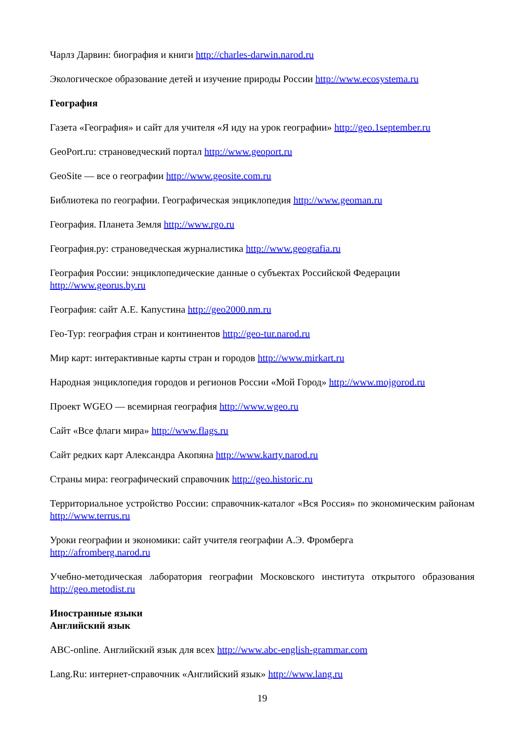Чарлз Дарвин: биография и книги http://charles-darwin.narod.ru
Экологическое образование детей и изучение природы России http://www.ecosystema.ru
География
Газета «География» и сайт для учителя «Я иду на урок географии» http://geo.1september.ru
GeoPort.ru: страноведческий портал http://www.geoport.ru
GeoSite — все о географии http://www.geosite.com.ru
Библиотека по географии. Географическая энциклопедия http://www.geoman.ru
География. Планета Земля http://www.rgo.ru
География.ру: страноведческая журналистика http://www.geografia.ru
География России: энциклопедические данные о субъектах Российской Федерации
http://www.georus.by.ru
География: сайт А.Е. Капустина http://geo2000.nm.ru
Гео-Тур: география стран и континентов http://geo-tur.narod.ru
Мир карт: интерактивные карты стран и городов http://www.mirkart.ru
Народная энциклопедия городов и регионов России «Мой Город» http://www.mojgorod.ru
Проект WGEO — всемирная география http://www.wgeo.ru
Сайт «Все флаги мира» http://www.flags.ru
Сайт редких карт Александра Акопяна http://www.karty.narod.ru
Страны мира: географический справочник http://geo.historic.ru
Территориальное устройство России: справочник-каталог «Вся Россия» по экономическим районам http://www.terrus.ru
Уроки географии и экономики: сайт учителя географии А.Э. Фромберга
http://afromberg.narod.ru
Учебно-методическая лаборатория географии Московского института открытого образования http://geo.metodist.ru
Иностранные языки
Английский язык
ABC-online. Английский язык для всех http://www.abc-english-grammar.com
Lang.Ru: интернет-справочник «Английский язык» http://www.lang.ru
19